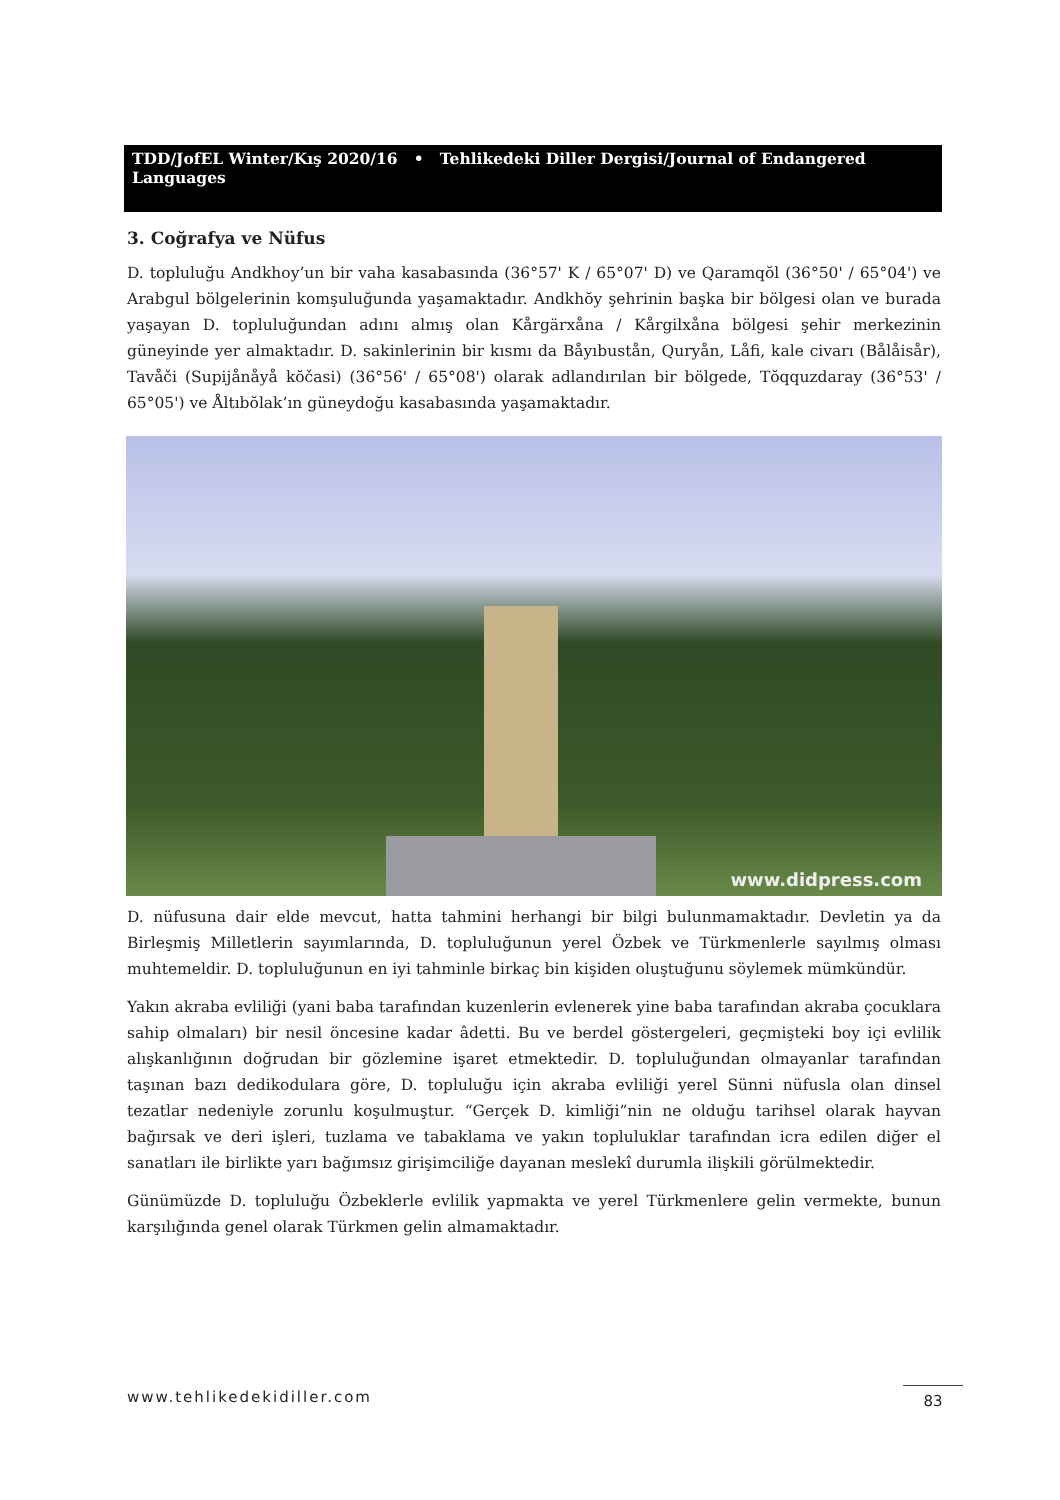TDD/JofEL Winter/Kış 2020/16 • Tehlikedeki Diller Dergisi/Journal of Endangered Languages
3. Coğrafya ve Nüfus
D. topluluğu Andkhoy’un bir vaha kasabasında (36°57' K / 65°07' D) ve Qaramqŏl (36°50' / 65°04') ve Arabgul bölgelerinin komşuluğunda yaşamaktadır. Andkhŏy şehrinin başka bir bölgesi olan ve burada yaşayan D. topluluğundan adını almış olan Kårgärxåna / Kårgilxåna bölgesi şehir merkezinin güneyinde yer almaktadır. D. sakinlerinin bir kısmı da Båyıbustån, Quryån, Låfi, kale civarı (Bålåisår), Tavåči (Supijånåyå kŏčasi) (36°56' / 65°08') olarak adlandırılan bir bölgede, Tŏqquzdaray (36°53' / 65°05') ve Åltıbŏlak’ın güneydoğu kasabasında yaşamaktadır.
www.didpress.com
D. nüfusuna dair elde mevcut, hatta tahmini herhangi bir bilgi bulunmamaktadır. Devletin ya da Birleşmiş Milletlerin sayımlarında, D. topluluğunun yerel Özbek ve Türkmenlerle sayılmış olması muhtemeldir. D. topluluğunun en iyi tahminle birkaç bin kişiden oluştuğunu söylemek mümkündür.
Yakın akraba evliliği (yani baba tarafından kuzenlerin evlenerek yine baba tarafından akraba çocuklara sahip olmaları) bir nesil öncesine kadar âdetti. Bu ve berdel göstergeleri, geçmişteki boy içi evlilik alışkanlığının doğrudan bir gözlemine işaret etmektedir. D. topluluğundan olmayanlar tarafından taşınan bazı dedikodulara göre, D. topluluğu için akraba evliliği yerel Sünni nüfusla olan dinsel tezatlar nedeniyle zorunlu koşulmuştur. “Gerçek D. kimliği”nin ne olduğu tarihsel olarak hayvan bağırsak ve deri işleri, tuzlama ve tabaklama ve yakın topluluklar tarafından icra edilen diğer el sanatları ile birlikte yarı bağımsız girişimciliğe dayanan meslekî durumla ilişkili görülmektedir.
Günümüzde D. topluluğu Özbeklerle evlilik yapmakta ve yerel Türkmenlere gelin vermekte, bunun karşılığında genel olarak Türkmen gelin almamaktadır.
www.tehlikedekidiller.com 83